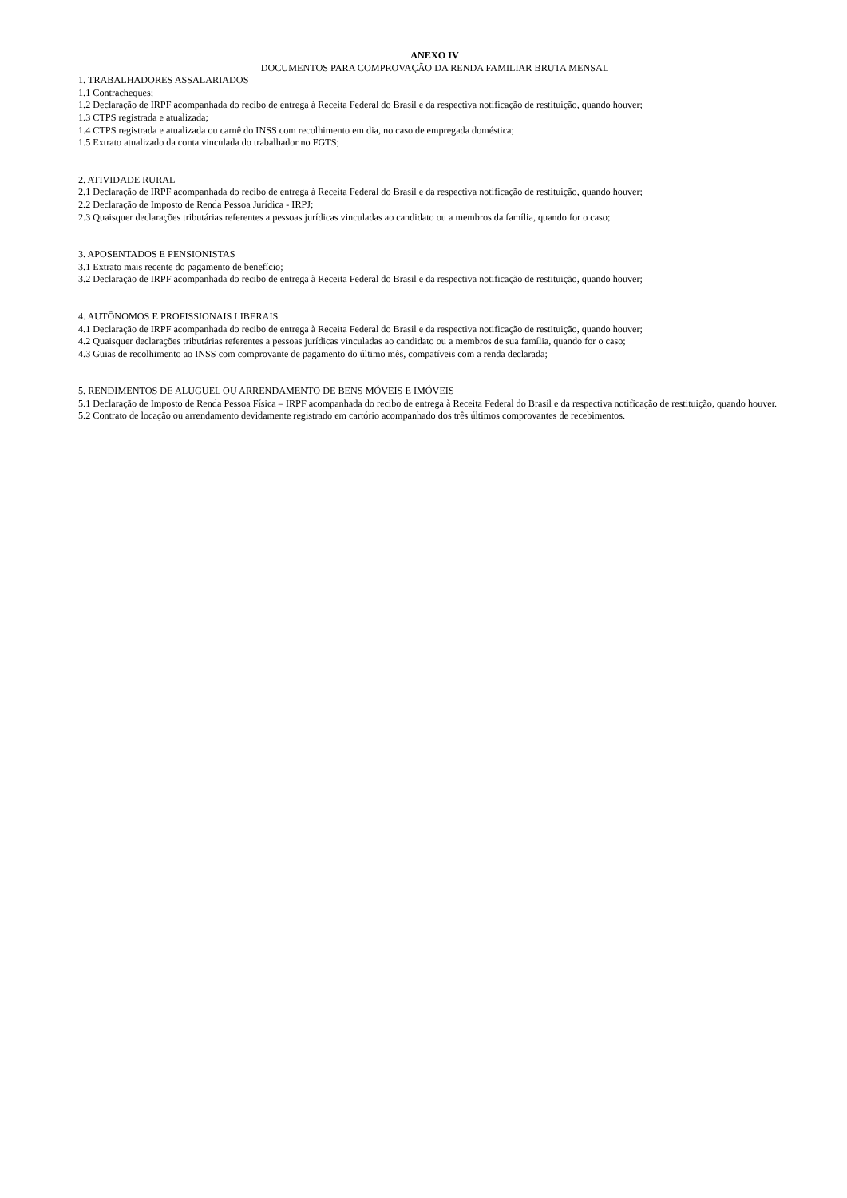ANEXO IV
DOCUMENTOS PARA COMPROVAÇÃO DA RENDA FAMILIAR BRUTA MENSAL
1. TRABALHADORES ASSALARIADOS
1.1 Contracheques;
1.2 Declaração de IRPF acompanhada do recibo de entrega à Receita Federal do Brasil e da respectiva notificação de restituição, quando houver;
1.3 CTPS registrada e atualizada;
1.4 CTPS registrada e atualizada ou carnê do INSS com recolhimento em dia, no caso de empregada doméstica;
1.5 Extrato atualizado da conta vinculada do trabalhador no FGTS;
2. ATIVIDADE RURAL
2.1 Declaração de IRPF acompanhada do recibo de entrega à Receita Federal do Brasil e da respectiva notificação de restituição, quando houver;
2.2 Declaração de Imposto de Renda Pessoa Jurídica - IRPJ;
2.3 Quaisquer declarações tributárias referentes a pessoas jurídicas vinculadas ao candidato ou a membros da família, quando for o caso;
3. APOSENTADOS E PENSIONISTAS
3.1 Extrato mais recente do pagamento de benefício;
3.2 Declaração de IRPF acompanhada do recibo de entrega à Receita Federal do Brasil e da respectiva notificação de restituição, quando houver;
4. AUTÔNOMOS E PROFISSIONAIS LIBERAIS
4.1 Declaração de IRPF acompanhada do recibo de entrega à Receita Federal do Brasil e da respectiva notificação de restituição, quando houver;
4.2 Quaisquer declarações tributárias referentes a pessoas jurídicas vinculadas ao candidato ou a membros de sua família, quando for o caso;
4.3 Guias de recolhimento ao INSS com comprovante de pagamento do último mês, compatíveis com a renda declarada;
5. RENDIMENTOS DE ALUGUEL OU ARRENDAMENTO DE BENS MÓVEIS E IMÓVEIS
5.1 Declaração de Imposto de Renda Pessoa Física – IRPF acompanhada do recibo de entrega à Receita Federal do Brasil e da respectiva notificação de restituição, quando houver.
5.2 Contrato de locação ou arrendamento devidamente registrado em cartório acompanhado dos três últimos comprovantes de recebimentos.